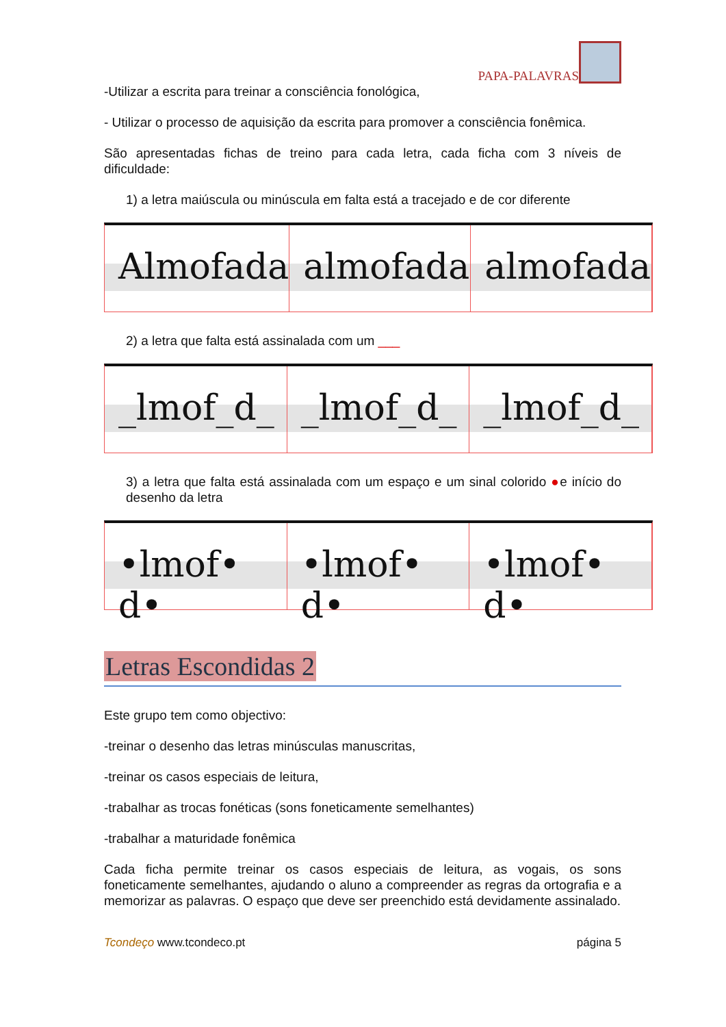PAPA-PALAVRAS
-Utilizar a escrita para treinar a consciência fonológica,
- Utilizar o processo de aquisição da escrita para promover a consciência fonêmica.
São apresentadas fichas de treino para cada letra, cada ficha com 3 níveis de dificuldade:
1) a letra maiúscula ou minúscula em falta está a tracejado e de cor diferente
Almofada almofada almofada
2) a letra que falta está assinalada com um ___
_lmof_d_ _lmof_d_ _lmof_d_
3) a letra que falta está assinalada com um espaço e um sinal colorido ●e início do desenho da letra
•lmof• d• •lmof• d• •lmof• d•
Letras Escondidas 2
Este grupo tem como objectivo:
-treinar o desenho das letras minúsculas manuscritas,
-treinar os casos especiais de leitura,
-trabalhar as trocas fonéticas (sons foneticamente semelhantes)
-trabalhar a maturidade fonêmica
Cada ficha permite treinar os casos especiais de leitura, as vogais, os sons foneticamente semelhantes, ajudando o aluno a compreender as regras da ortografia e a memorizar as palavras. O espaço que deve ser preenchido está devidamente assinalado.
Tcondeço www.tcondeco.pt página 5